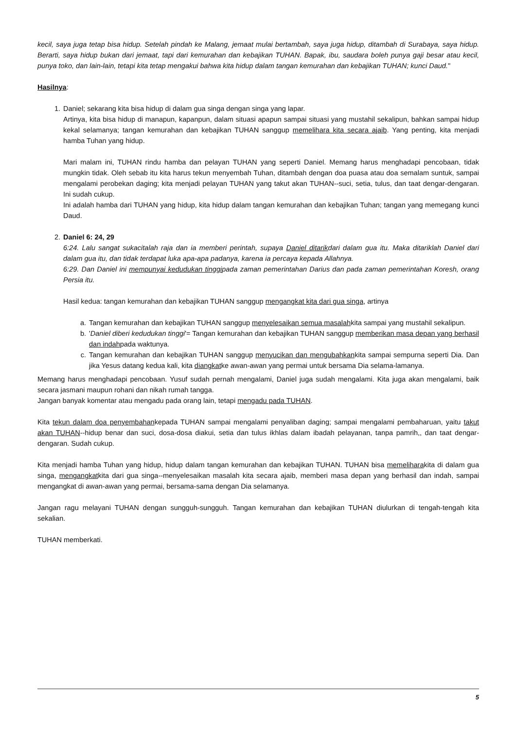kecil, saya juga tetap bisa hidup. Setelah pindah ke Malang, jemaat mulai bertambah, saya juga hidup, ditambah di Surabaya, saya hidup. Berarti, saya hidup bukan dari jemaat, tapi dari kemurahan dan kebajikan TUHAN. Bapak, ibu, saudara boleh punya gaji besar atau kecil, punya toko, dan lain-lain, tetapi kita tetap mengakui bahwa kita hidup dalam tangan kemurahan dan kebajikan TUHAN; kunci Daud."
Hasilnya:
1. Daniel; sekarang kita bisa hidup di dalam gua singa dengan singa yang lapar.
Artinya, kita bisa hidup di manapun, kapanpun, dalam situasi apapun sampai situasi yang mustahil sekalipun, bahkan sampai hidup kekal selamanya; tangan kemurahan dan kebajikan TUHAN sanggup memelihara kita secara ajaib. Yang penting, kita menjadi hamba Tuhan yang hidup.
Mari malam ini, TUHAN rindu hamba dan pelayan TUHAN yang seperti Daniel. Memang harus menghadapi pencobaan, tidak mungkin tidak. Oleh sebab itu kita harus tekun menyembah Tuhan, ditambah dengan doa puasa atau doa semalam suntuk, sampai mengalami perobekan daging; kita menjadi pelayan TUHAN yang takut akan TUHAN--suci, setia, tulus, dan taat dengar-dengaran. Ini sudah cukup.
Ini adalah hamba dari TUHAN yang hidup, kita hidup dalam tangan kemurahan dan kebajikan Tuhan; tangan yang memegang kunci Daud.
2. Daniel 6: 24, 29
6:24. Lalu sangat sukacitalah raja dan ia memberi perintah, supaya Daniel ditarikdari dalam gua itu. Maka ditariklah Daniel dari dalam gua itu, dan tidak terdapat luka apa-apa padanya, karena ia percaya kepada Allahnya.
6:29. Dan Daniel ini mempunyai kedudukan tinggipada zaman pemerintahan Darius dan pada zaman pemerintahan Koresh, orang Persia itu.
Hasil kedua: tangan kemurahan dan kebajikan TUHAN sanggup mengangkat kita dari gua singa, artinya
a. Tangan kemurahan dan kebajikan TUHAN sanggup menyelesaikan semua masalahkita sampai yang mustahil sekalipun.
b. 'Daniel diberi kedudukan tinggi'= Tangan kemurahan dan kebajikan TUHAN sanggup memberikan masa depan yang berhasil dan indahpada waktunya.
c. Tangan kemurahan dan kebajikan TUHAN sanggup menyucikan dan mengubahkankita sampai sempurna seperti Dia. Dan jika Yesus datang kedua kali, kita diangkatke awan-awan yang permai untuk bersama Dia selama-lamanya.
Memang harus menghadapi pencobaan. Yusuf sudah pernah mengalami, Daniel juga sudah mengalami. Kita juga akan mengalami, baik secara jasmani maupun rohani dan nikah rumah tangga.
Jangan banyak komentar atau mengadu pada orang lain, tetapi mengadu pada TUHAN.
Kita tekun dalam doa penyembahankepada TUHAN sampai mengalami penyaliban daging; sampai mengalami pembaharuan, yaitu takut akan TUHAN--hidup benar dan suci, dosa-dosa diakui, setia dan tulus ikhlas dalam ibadah pelayanan, tanpa pamrih,, dan taat dengar-dengaran. Sudah cukup.
Kita menjadi hamba Tuhan yang hidup, hidup dalam tangan kemurahan dan kebajikan TUHAN. TUHAN bisa memeliharakita di dalam gua singa, mengangkatkita dari gua singa--menyelesaikan masalah kita secara ajaib, memberi masa depan yang berhasil dan indah, sampai mengangkat di awan-awan yang permai, bersama-sama dengan Dia selamanya.
Jangan ragu melayani TUHAN dengan sungguh-sungguh. Tangan kemurahan dan kebajikan TUHAN diulurkan di tengah-tengah kita sekalian.
TUHAN memberkati.
5